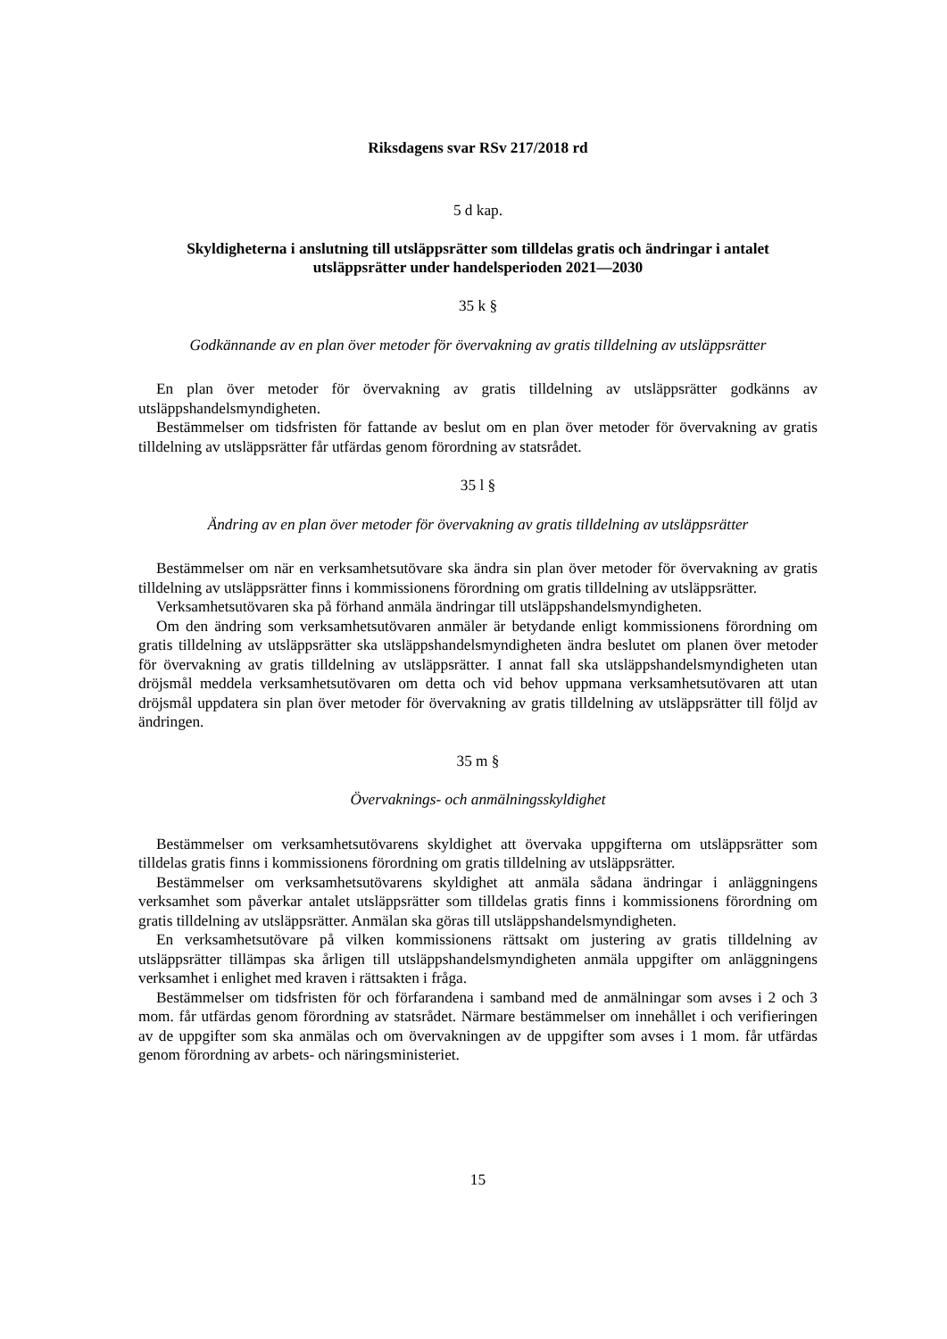Riksdagens svar RSv 217/2018 rd
5 d kap.
Skyldigheterna i anslutning till utsläppsrätter som tilldelas gratis och ändringar i antalet utsläppsrätter under handelsperioden 2021—2030
35 k §
Godkännande av en plan över metoder för övervakning av gratis tilldelning av utsläppsrätter
En plan över metoder för övervakning av gratis tilldelning av utsläppsrätter godkänns av utsläppshandelsmyndigheten.
Bestämmelser om tidsfristen för fattande av beslut om en plan över metoder för övervakning av gratis tilldelning av utsläppsrätter får utfärdas genom förordning av statsrådet.
35 l §
Ändring av en plan över metoder för övervakning av gratis tilldelning av utsläppsrätter
Bestämmelser om när en verksamhetsutövare ska ändra sin plan över metoder för övervakning av gratis tilldelning av utsläppsrätter finns i kommissionens förordning om gratis tilldelning av utsläppsrätter.
Verksamhetsutövaren ska på förhand anmäla ändringar till utsläppshandelsmyndigheten.
Om den ändring som verksamhetsutövaren anmäler är betydande enligt kommissionens förordning om gratis tilldelning av utsläppsrätter ska utsläppshandelsmyndigheten ändra beslutet om planen över metoder för övervakning av gratis tilldelning av utsläppsrätter. I annat fall ska utsläppshandelsmyndigheten utan dröjsmål meddela verksamhetsutövaren om detta och vid behov uppmana verksamhetsutövaren att utan dröjsmål uppdatera sin plan över metoder för övervakning av gratis tilldelning av utsläppsrätter till följd av ändringen.
35 m §
Övervaknings- och anmälningsskyldighet
Bestämmelser om verksamhetsutövarens skyldighet att övervaka uppgifterna om utsläppsrätter som tilldelas gratis finns i kommissionens förordning om gratis tilldelning av utsläppsrätter.
Bestämmelser om verksamhetsutövarens skyldighet att anmäla sådana ändringar i anläggningens verksamhet som påverkar antalet utsläppsrätter som tilldelas gratis finns i kommissionens förordning om gratis tilldelning av utsläppsrätter. Anmälan ska göras till utsläppshandelsmyndigheten.
En verksamhetsutövare på vilken kommissionens rättsakt om justering av gratis tilldelning av utsläppsrätter tillämpas ska årligen till utsläppshandelsmyndigheten anmäla uppgifter om anläggningens verksamhet i enlighet med kraven i rättsakten i fråga.
Bestämmelser om tidsfristen för och förfarandena i samband med de anmälningar som avses i 2 och 3 mom. får utfärdas genom förordning av statsrådet. Närmare bestämmelser om innehållet i och verifieringen av de uppgifter som ska anmälas och om övervakningen av de uppgifter som avses i 1 mom. får utfärdas genom förordning av arbets- och näringsministeriet.
15